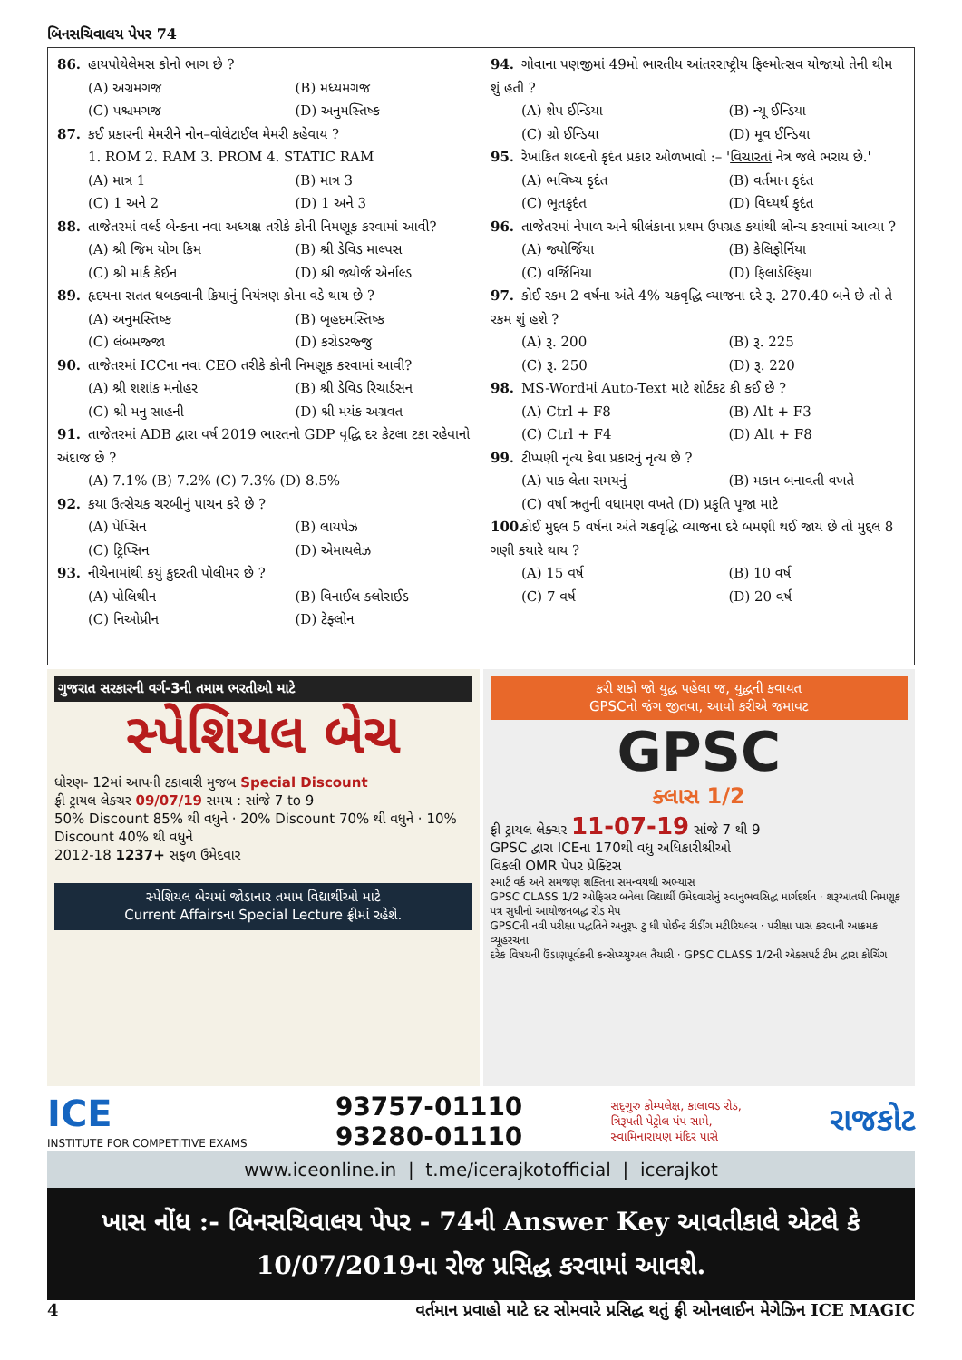બિનસચિવાલય પેપર 74
86. હાયપોથેલેમસ કોનો ભાગ છે ?
(A) અગ્રમગજ (B) મધ્યમગજ
(C) પશ્ચમગજ (D) અનુમસ્તિષ્ક
87. કઈ પ્રકારની મેમરીને નોન–વોલેટાઈલ મેમરી કહેવાય ?
1. ROM 2. RAM 3. PROM 4. STATIC RAM
(A) માત્ર 1 (B) માત્ર 3
(C) 1 અને 2 (D) 1 અને 3
88. તાજેતરમાં વર્લ્ડ બેન્કના નવા અધ્યક્ષ તરીકે કોની નિમણૂક કરવામાં આવી?
(A) શ્રી જિમ યોગ કિમ (B) શ્રી ડેવિડ માલ્પસ
(C) શ્રી માર્ક કેઈન (D) શ્રી જ્યોર્જ એર્નાલ્ડ
89. હૃદયના સતત ધબકવાની ક્રિયાનું નિયંત્રણ કોના વડે થાય છે ?
(A) અનુમસ્તિષ્ક (B) બૃહદમસ્તિષ્ક
(C) લંબમજ્જા (D) કરોડરજ્જુ
90. તાજેતરમાં ICCના નવા CEO તરીકે કોની નિમણૂક કરવામાં આવી?
(A) શ્રી શશાંક મનોહર (B) શ્રી ડેવિડ રિચાર્ડસન
(C) શ્રી મનુ સાહની (D) શ્રી મયંક અગ્રવત
91. તાજેતરમાં ADB દ્વારા વર્ષ 2019 ભારતનો GDP વૃદ્ધિ દર કેટલા ટકા રહેવાનો અંદાજ છે ?
(A) 7.1% (B) 7.2% (C) 7.3% (D) 8.5%
92. કયા ઉત્સેચક ચરબીનું પાચન કરે છે ?
(A) પેપ્સિન (B) લાયપેઝ
(C) ટ્રિપ્સિન (D) એમાયલેઝ
93. નીચેનામાંથી કયું કુદરતી પોલીમર છે ?
(A) પોલિથીન (B) વિનાઈલ ક્લોરાઈડ
(C) નિઓપ્રીન (D) ટેફ્લોન
94. ગોવાના પણજીમાં 49મો ભારતીય આંતરરાષ્ટ્રીય ફિલ્મોત્સવ યોજાયો તેની થીમ શું હતી ?
(A) શેપ ઈન્ડિયા (B) ન્યૂ ઈન્ડિયા
(C) ગ્રો ઈન્ડિયા (D) મૂવ ઈન્ડિયા
95. રેખાંકિત શબ્દનો કૃદંત પ્રકાર ઓળખાવો :– 'વિચારતાં નેત્ર જલે ભરાય છે.'
(A) ભવિષ્ય કૃદંત (B) વર્તમાન કૃદંત
(C) ભૂતકૃદંત (D) વિધ્યર્થ કૃદંત
96. તાજેતરમાં નેપાળ અને શ્રીલંકાના પ્રથમ ઉપગ્રહ કયાંથી લોન્ચ કરવામાં આવ્યા ?
(A) જ્યોર્જિયા (B) કેલિફોર્નિયા
(C) વર્જિનિયા (D) ફિલાડેલ્ફિયા
97. કોઈ રકમ 2 વર્ષના અંતે 4% ચક્રવૃદ્ધિ વ્યાજના દરે રૂ. 270.40 બને છે તો તે રકમ શું હશે ?
(A) રૂ. 200 (B) રૂ. 225
(C) રૂ. 250 (D) રૂ. 220
98. MS-Wordમાં Auto-Text માટે શોર્ટકટ કી કઈ છે ?
(A) Ctrl + F8 (B) Alt + F3
(C) Ctrl + F4 (D) Alt + F8
99. ટીપ્પણી નૃત્ય કેવા પ્રકારનું નૃત્ય છે ?
(A) પાક લેતા સમયનું (B) મકાન બનાવતી વખતે
(C) વર્ષા ઋતુની વધામણ વખતે (D) પ્રકૃતિ પૂજા માટે
100. કોઈ મુદ્દલ 5 વર્ષના અંતે ચક્રવૃદ્ધિ વ્યાજના દરે બમણી થઈ જાય છે તો મુદ્દલ 8 ગણી કયારે થાય ?
(A) 15 વર્ષ (B) 10 વર્ષ
(C) 7 વર્ષ (D) 20 વર્ષ
ગુજરાત સરકારની વર્ગ-3ની તમામ ભરતીઓ માટે
સ્પેશિયલ બેચ
ધોરણ- 12માં આપની ટકાવારી મુજબ Special Discount
ફ્રી ટ્રાયલ લેક્ચર 09/07/19 સમય : સાંજે 7 to 9
50% Discount 85% થી વધુને · 20% Discount 70% થી વધુને · 10% Discount 40% થી વધુને
2012-18 1237+ સફળ ઉમેદવાર
સ્પેશિયલ બેચમાં જોડાનાર તમામ વિદ્યાર્થીઓ માટે
Current Affairsના Special Lecture ફ્રીમાં રહેશે.
કરી શકો જો યુદ્ધ પહેલા જ, યુદ્ધની કવાયત
GPSCનો જંગ જીતવા, આવો કરીએ જમાવટ
GPSC
ક્લાસ 1/2
ફ્રી ટ્રાયલ લેક્ચર 11-07-19 સાંજે 7 થી 9
GPSC દ્વારા ICEના 170થી વધુ અધિકારીશ્રીઓ
વિકલી OMR પેપર પ્રેક્ટિસ
સ્માર્ટ વર્ક અને સમજણ શક્તિના સમન્વયથી અભ્યાસ
GPSC CLASS 1/2 ઓફિસર બનેલા વિદ્યાર્થી ઉમેદવારોનું સ્વાનુભવસિદ્ધ માર્ગદર્શન · શરૂઆતથી નિમણૂક પત્ર સુધીનો આયોજનબદ્ધ રોડ મેપ
GPSCની નવી પરીક્ષા પદ્ધતિને અનુરૂપ ટુ ધી પોઈન્ટ રીડીંગ મટીરિયલ્સ · પરીક્ષા પાસ કરવાની આક્રમક વ્યૂહરચના
દરેક વિષયની ઉંડાણપૂર્વકની કન્સેપ્ચ્યુઅલ તૈયારી · GPSC CLASS 1/2ની એક્સપર્ટ ટીમ દ્વારા કોચિંગ
ICE
INSTITUTE FOR COMPETITIVE EXAMS
93757-01110
93280-01110
સદ્‌ગુરુ કોમ્પલેક્ષ, કાલાવડ રોડ,
ત્રિરૂપતી પેટ્રોલ પંપ સામે,
સ્વામિનારાયણ મંદિર પાસે
રાજકોટ
www.iceonline.in | t.me/icerajkotofficial | icerajkot
ખાસ નોંધ :- બિનસચિવાલય પેપર - 74ની Answer Key આવતીકાલે એટલે કે
10/07/2019ના રોજ પ્રસિદ્ધ કરવામાં આવશે.
4 વર્તમાન પ્રવાહો માટે દર સોમવારે પ્રસિદ્ધ થતું ફ્રી ઓનલાઈન મેગેઝિન ICE MAGIC